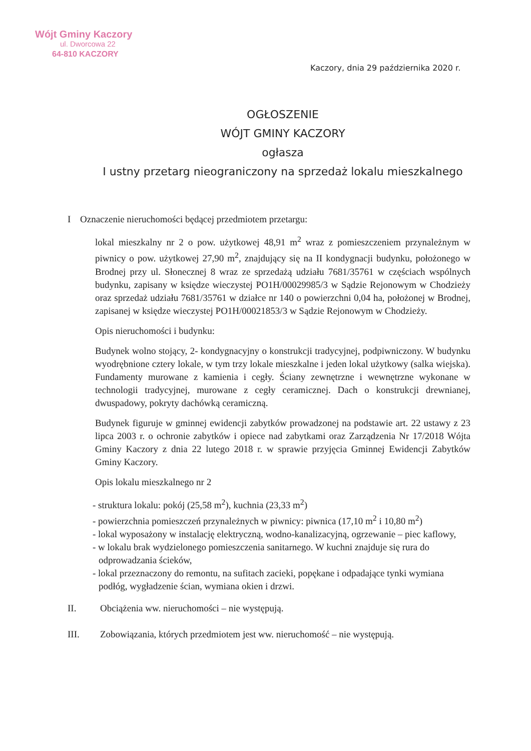Wójt Gminy Kaczory
ul. Dworcowa 22
64-810 KACZORY
Kaczory, dnia 29 października 2020 r.
OGŁOSZENIE
WÓJT GMINY KACZORY
ogłasza
I ustny przetarg nieograniczony na sprzedaż lokalu mieszkalnego
I Oznaczenie nieruchomości będącej przedmiotem przetargu:
lokal mieszkalny nr 2 o pow. użytkowej 48,91 m<sup>2</sup> wraz z pomieszczeniem przynależnym w piwnicy o pow. użytkowej 27,90 m<sup>2</sup>, znajdujący się na II kondygnacji budynku, położonego w Brodnej przy ul. Słonecznej 8 wraz ze sprzedażą udziału 7681/35761 w częściach wspólnych budynku, zapisany w księdze wieczystej PO1H/00029985/3 w Sądzie Rejonowym w Chodzieży oraz sprzedaż udziału 7681/35761 w działce nr 140 o powierzchni 0,04 ha, położonej w Brodnej, zapisanej w księdze wieczystej PO1H/00021853/3 w Sądzie Rejonowym w Chodzieży.
Opis nieruchomości i budynku:
Budynek wolno stojący, 2- kondygnacyjny o konstrukcji tradycyjnej, podpiwniczony. W budynku wyodrębnione cztery lokale, w tym trzy lokale mieszkalne i jeden lokal użytkowy (salka wiejska). Fundamenty murowane z kamienia i cegły. Ściany zewnętrzne i wewnętrzne wykonane w technologii tradycyjnej, murowane z cegły ceramicznej. Dach o konstrukcji drewnianej, dwuspadowy, pokryty dachówką ceramiczną.
Budynek figuruje w gminnej ewidencji zabytków prowadzonej na podstawie art. 22 ustawy z 23 lipca 2003 r. o ochronie zabytków i opiece nad zabytkami oraz Zarządzenia Nr 17/2018 Wójta Gminy Kaczory z dnia 22 lutego 2018 r. w sprawie przyjęcia Gminnej Ewidencji Zabytków Gminy Kaczory.
Opis lokalu mieszkalnego nr 2
- struktura lokalu: pokój (25,58 m<sup>2</sup>), kuchnia (23,33 m<sup>2</sup>)
- powierzchnia pomieszczeń przynależnych w piwnicy: piwnica (17,10 m<sup>2</sup> i 10,80 m<sup>2</sup>)
- lokal wyposażony w instalację elektryczną, wodno-kanalizacyjną, ogrzewanie – piec kaflowy,
- w lokalu brak wydzielonego pomieszczenia sanitarnego. W kuchni znajduje się rura do odprowadzania ścieków,
- lokal przeznaczony do remontu, na sufitach zacieki, popękane i odpadające tynki wymiana podłóg, wygładzenie ścian, wymiana okien i drzwi.
II. Obciążenia ww. nieruchomości – nie występują.
III. Zobowiązania, których przedmiotem jest ww. nieruchomość – nie występują.